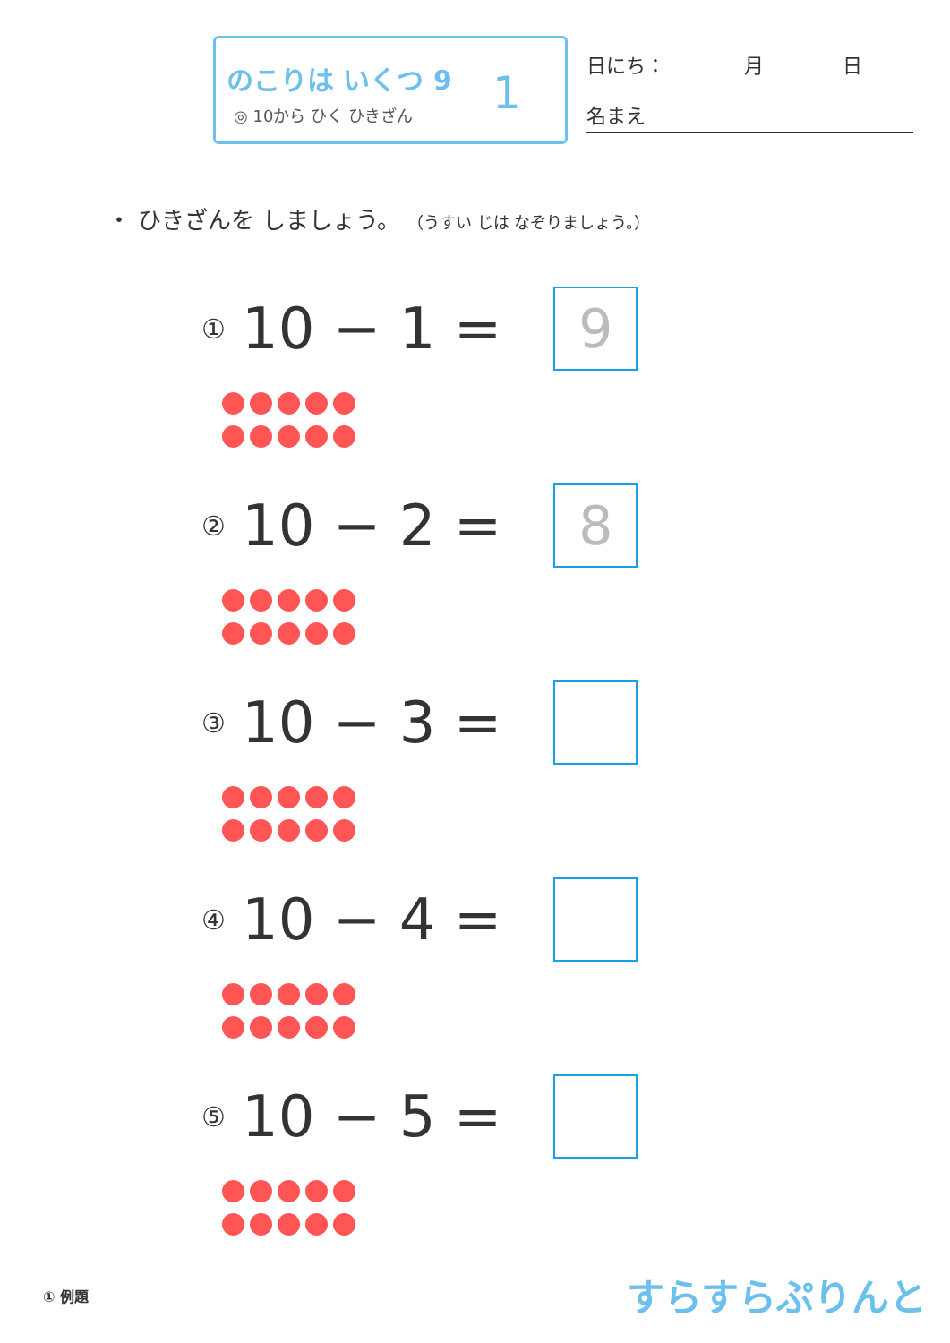のこりは いくつ 9
◎ 10から ひく ひきざん
1
日にち：　　　　月　　　　日
名まえ
・ ひきざんを しましょう。 （うすい じは なぞりましょう。）
① 10 − 1 =
9
② 10 − 2 =
8
③ 10 − 3 =
④ 10 − 4 =
⑤ 10 − 5 =
① 例題 すらすらぷりんと